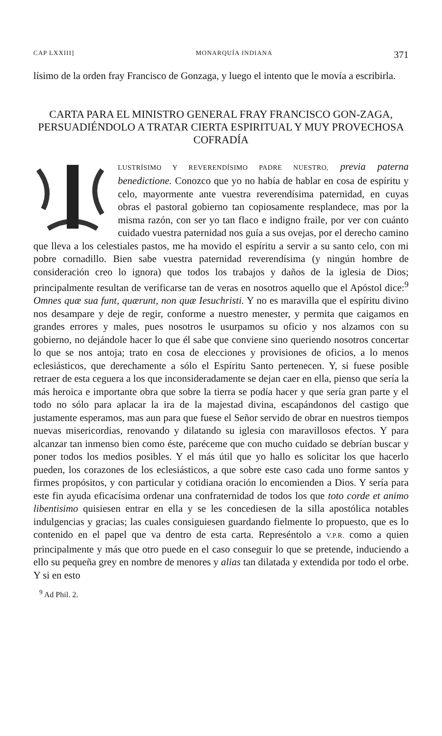CAP LXXIII] MONARQUÍA INDIANA 371
lísimo de la orden fray Francisco de Gonzaga, y luego el intento que le movía a escribirla.
CARTA PARA EL MINISTRO GENERAL FRAY FRANCISCO GON-ZAGA, PERSUADIÉNDOLO A TRATAR CIERTA ESPIRITUAL Y MUY PROVECHOSA COFRADÍA
LUSTRÍSIMO Y REVERENDÍSIMO PADRE NUESTRO, previa paterna benedictione. Conozco que yo no había de hablar en cosa de espíritu y celo, mayormente ante vuestra reverendísima paternidad, en cuyas obras el pastoral gobierno tan copiosamente resplandece, mas por la misma razón, con ser yo tan flaco e indigno fraile, por ver con cuánto cuidado vuestra paternidad nos guía a sus ovejas, por el derecho camino que lleva a los celestiales pastos, me ha movido el espíritu a servir a su santo celo, con mi pobre cornadillo. Bien sabe vuestra paternidad reverendísima (y ningún hombre de consideración creo lo ignora) que todos los trabajos y daños de la iglesia de Dios; principalmente resultan de verificarse tan de veras en nosotros aquello que el Apóstol dice:<sup>9</sup> Omnes quæ sua funt, quærunt, non quæ Iesuchristi. Y no es maravilla que el espíritu divino nos desampare y deje de regir, conforme a nuestro menester, y permita que caigamos en grandes errores y males, pues nosotros le usurpamos su oficio y nos alzamos con su gobierno, no dejándole hacer lo que él sabe que conviene sino queriendo nosotros concertar lo que se nos antoja; trato en cosa de elecciones y provisiones de oficios, a lo menos eclesiásticos, que derechamente a sólo el Espíritu Santo pertenecen. Y, si fuese posible retraer de esta ceguera a los que inconsideradamente se dejan caer en ella, pienso que sería la más heroica e importante obra que sobre la tierra se podía hacer y que sería gran parte y el todo no sólo para aplacar la ira de la majestad divina, escapándonos del castigo que justamente esperamos, mas aun para que fuese el Señor servido de obrar en nuestros tiempos nuevas misericordias, renovando y dilatando su iglesia con maravillosos efectos. Y para alcanzar tan inmenso bien como éste, paréceme que con mucho cuidado se debrían buscar y poner todos los medios posibles. Y el más útil que yo hallo es solicitar los que hacerlo pueden, los corazones de los eclesiásticos, a que sobre este caso cada uno forme santos y firmes propósitos, y con particular y cotidiana oración lo encomienden a Dios. Y sería para este fin ayuda eficacísima ordenar una confraternidad de todos los que toto corde et animo libentisimo quisiesen entrar en ella y se les concediesen de la silla apostólica notables indulgencias y gracias; las cuales consiguiesen guardando fielmente lo propuesto, que es lo contenido en el papel que va dentro de esta carta. Represéntolo a V.P.R. como a quien principalmente y más que otro puede en el caso conseguir lo que se pretende, induciendo a ello su pequeña grey en nombre de menores y alias tan dilatada y extendida por todo el orbe. Y si en esto
<sup>9</sup> Ad Phil. 2.